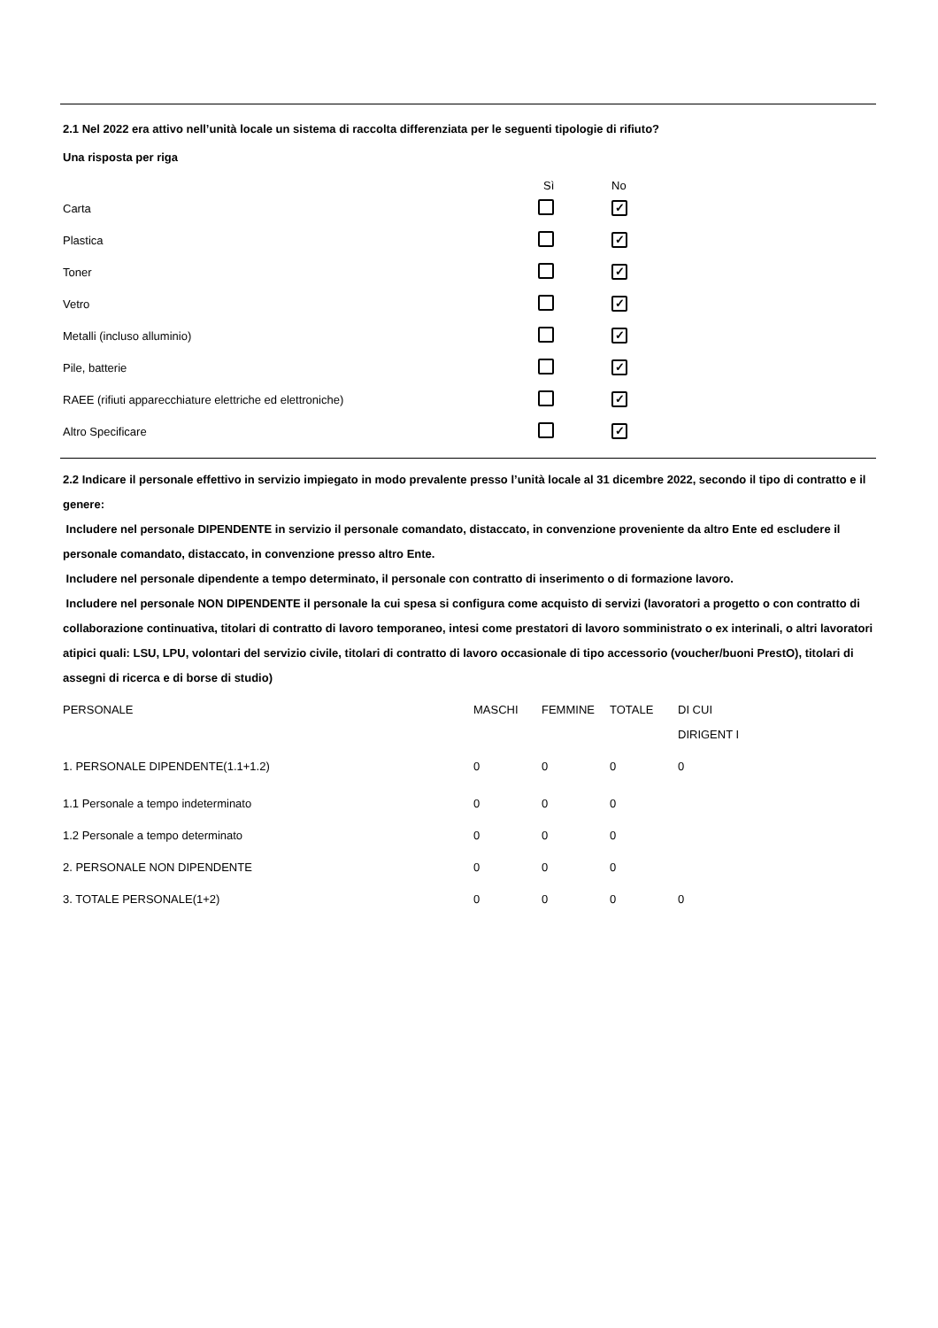2.1 Nel 2022 era attivo nell’unità locale un sistema di raccolta differenziata per le seguenti tipologie di rifiuto?
Una risposta per riga
| | Sì | No |
| --- | --- | --- |
| Carta | | ✓ |
| Plastica | | ✓ |
| Toner | | ✓ |
| Vetro | | ✓ |
| Metalli (incluso alluminio) | | ✓ |
| Pile, batterie | | ✓ |
| RAEE (rifiuti apparecchiature elettriche ed elettroniche) | | ✓ |
| Altro Specificare | | ✓ |
2.2 Indicare il personale effettivo in servizio impiegato in modo prevalente presso l’unità locale al 31 dicembre 2022, secondo il tipo di contratto e il genere:
Includere nel personale DIPENDENTE in servizio il personale comandato, distaccato, in convenzione proveniente da altro Ente ed escludere il personale comandato, distaccato, in convenzione presso altro Ente.
Includere nel personale dipendente a tempo determinato, il personale con contratto di inserimento o di formazione lavoro.
Includere nel personale NON DIPENDENTE il personale la cui spesa si configura come acquisto di servizi (lavoratori a progetto o con contratto di collaborazione continuativa, titolari di contratto di lavoro temporaneo, intesi come prestatori di lavoro somministrato o ex interinali, o altri lavoratori atipici quali: LSU, LPU, volontari del servizio civile, titolari di contratto di lavoro occasionale di tipo accessorio (voucher/buoni PrestO), titolari di assegni di ricerca e di borse di studio)
| PERSONALE | MASCHI | FEMMINE | TOTALE | DI CUI DIRIGENT I |
| --- | --- | --- | --- | --- |
| 1. PERSONALE DIPENDENTE(1.1+1.2) | 0 | 0 | 0 | 0 |
| 1.1 Personale a tempo indeterminato | 0 | 0 | 0 | |
| 1.2 Personale a tempo determinato | 0 | 0 | 0 | |
| 2. PERSONALE NON DIPENDENTE | 0 | 0 | 0 | |
| 3. TOTALE PERSONALE(1+2) | 0 | 0 | 0 | 0 |